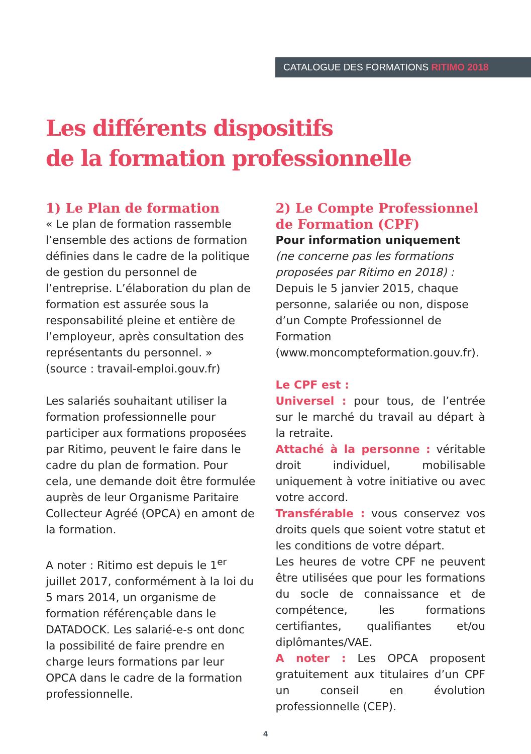CATALOGUE DES FORMATIONS RITIMO 2018
Les différents dispositifs
de la formation professionnelle
1) Le Plan de formation
« Le plan de formation rassemble l’ensemble des actions de formation définies dans le cadre de la politique de gestion du personnel de l’entreprise. L’élaboration du plan de formation est assurée sous la responsabilité pleine et entière de l’employeur, après consultation des représentants du personnel. » (source : travail-emploi.gouv.fr)
Les salariés souhaitant utiliser la formation professionnelle pour participer aux formations proposées par Ritimo, peuvent le faire dans le cadre du plan de formation. Pour cela, une demande doit être formulée auprès de leur Organisme Paritaire Collecteur Agréé (OPCA) en amont de la formation.
A noter : Ritimo est depuis le 1<sup>er</sup> juillet 2017, conformément à la loi du 5 mars 2014, un organisme de formation référençable dans le DATADOCK. Les salarié-e-s ont donc la possibilité de faire prendre en charge leurs formations par leur OPCA dans le cadre de la formation professionnelle.
2) Le Compte Professionnel de Formation (CPF)
Pour information uniquement
(ne concerne pas les formations proposées par Ritimo en 2018) : Depuis le 5 janvier 2015, chaque personne, salariée ou non, dispose d’un Compte Professionnel de Formation (www.moncompteformation.gouv.fr).
Le CPF est :
Universel : pour tous, de l’entrée sur le marché du travail au départ à la retraite.
Attaché à la personne : véritable droit individuel, mobilisable uniquement à votre initiative ou avec votre accord.
Transférable : vous conservez vos droits quels que soient votre statut et les conditions de votre départ.
Les heures de votre CPF ne peuvent être utilisées que pour les formations du socle de connaissance et de compétence, les formations certifiantes, qualifiantes et/ou diplômantes/VAE.
A noter : Les OPCA proposent gratuitement aux titulaires d’un CPF un conseil en évolution professionnelle (CEP).
4